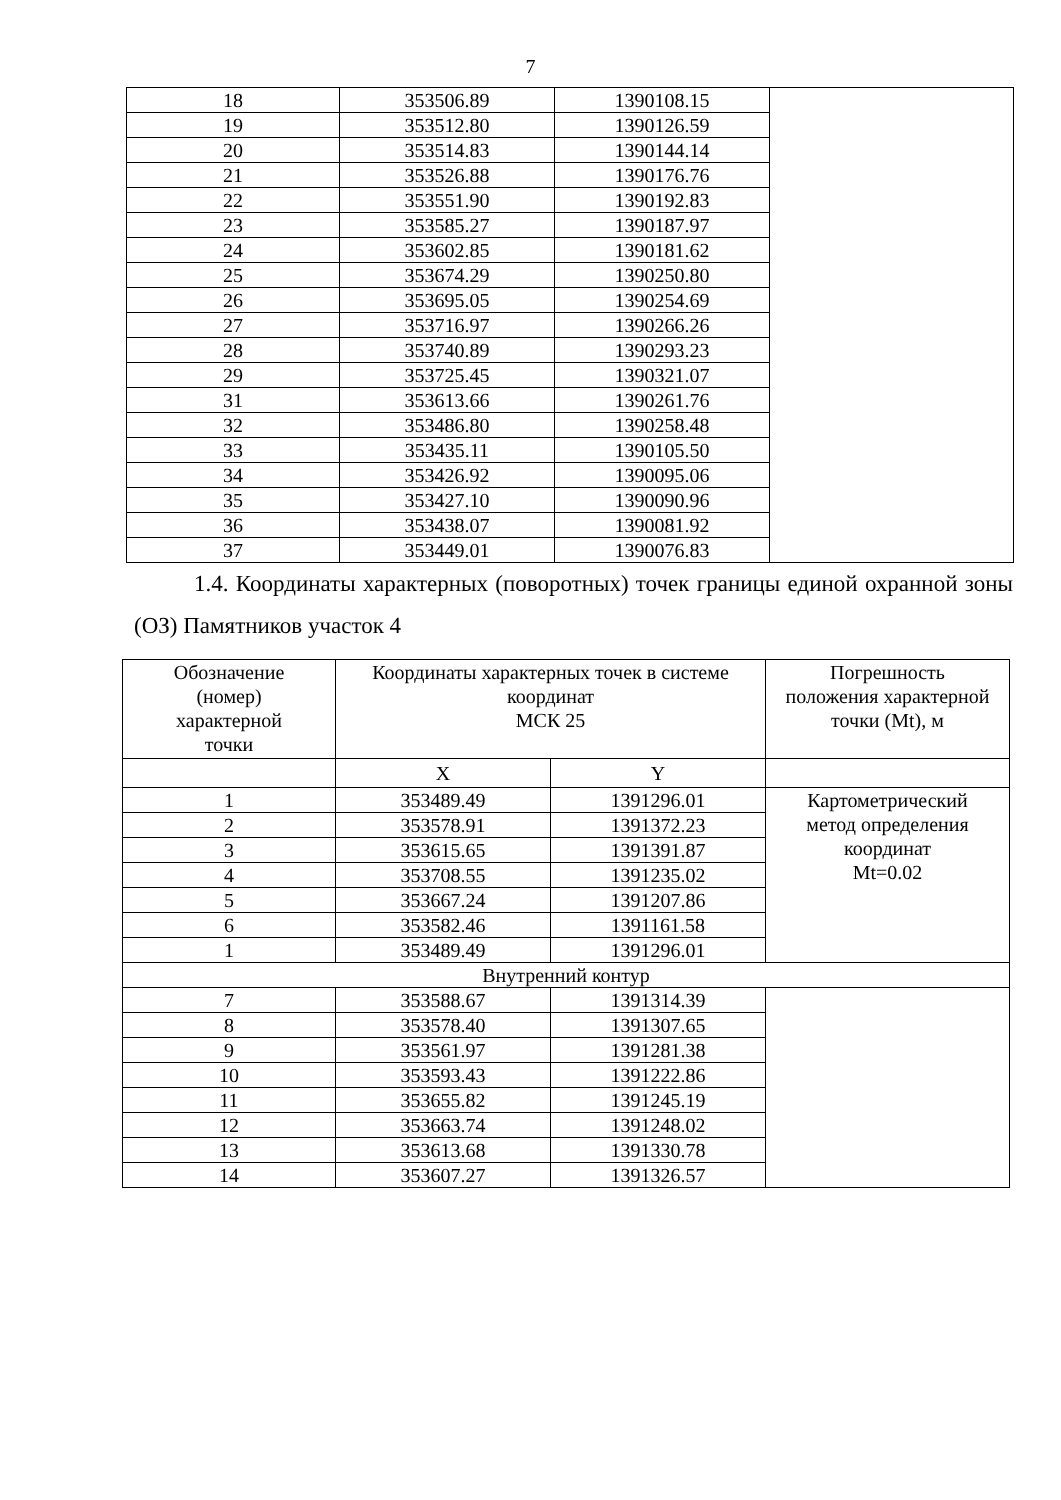7
| 18 | 353506.89 | 1390108.15 | |
| 19 | 353512.80 | 1390126.59 | |
| 20 | 353514.83 | 1390144.14 | |
| 21 | 353526.88 | 1390176.76 | |
| 22 | 353551.90 | 1390192.83 | |
| 23 | 353585.27 | 1390187.97 | |
| 24 | 353602.85 | 1390181.62 | |
| 25 | 353674.29 | 1390250.80 | |
| 26 | 353695.05 | 1390254.69 | |
| 27 | 353716.97 | 1390266.26 | |
| 28 | 353740.89 | 1390293.23 | |
| 29 | 353725.45 | 1390321.07 | |
| 31 | 353613.66 | 1390261.76 | |
| 32 | 353486.80 | 1390258.48 | |
| 33 | 353435.11 | 1390105.50 | |
| 34 | 353426.92 | 1390095.06 | |
| 35 | 353427.10 | 1390090.96 | |
| 36 | 353438.07 | 1390081.92 | |
| 37 | 353449.01 | 1390076.83 | |
1.4. Координаты характерных (поворотных) точек границы единой охранной зоны (ОЗ) Памятников участок 4
| Обозначение (номер) характерной точки | Координаты характерных точек в системе координат МСК 25 | | Погрешность положения характерной точки (Mt), м |
| --- | --- | --- | --- |
| | X | Y | |
| 1 | 353489.49 | 1391296.01 | Картометрический метод определения координат Mt=0.02 |
| 2 | 353578.91 | 1391372.23 | |
| 3 | 353615.65 | 1391391.87 | |
| 4 | 353708.55 | 1391235.02 | |
| 5 | 353667.24 | 1391207.86 | |
| 6 | 353582.46 | 1391161.58 | |
| 1 | 353489.49 | 1391296.01 | |
| Внутренний контур | | | |
| 7 | 353588.67 | 1391314.39 | |
| 8 | 353578.40 | 1391307.65 | |
| 9 | 353561.97 | 1391281.38 | |
| 10 | 353593.43 | 1391222.86 | |
| 11 | 353655.82 | 1391245.19 | |
| 12 | 353663.74 | 1391248.02 | |
| 13 | 353613.68 | 1391330.78 | |
| 14 | 353607.27 | 1391326.57 | |